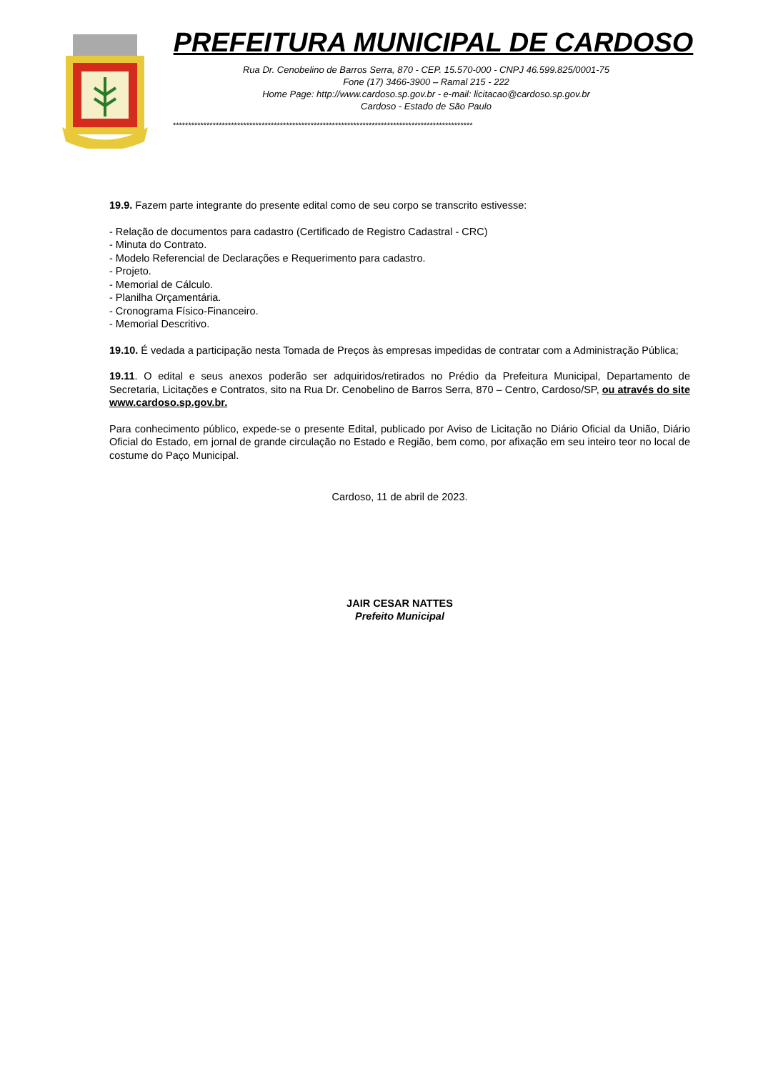PREFEITURA MUNICIPAL DE CARDOSO
Rua Dr. Cenobelino de Barros Serra, 870 - CEP. 15.570-000 - CNPJ 46.599.825/0001-75
Fone (17) 3466-3900 – Ramal 215 - 222
Home Page: http://www.cardoso.sp.gov.br - e-mail: licitacao@cardoso.sp.gov.br
Cardoso - Estado de São Paulo
**************************************************************************************************
19.9. Fazem parte integrante do presente edital como de seu corpo se transcrito estivesse:
- Relação de documentos para cadastro (Certificado de Registro Cadastral - CRC)
- Minuta do Contrato.
- Modelo Referencial de Declarações e Requerimento para cadastro.
- Projeto.
- Memorial de Cálculo.
- Planilha Orçamentária.
- Cronograma Físico-Financeiro.
- Memorial Descritivo.
19.10. É vedada a participação nesta Tomada de Preços às empresas impedidas de contratar com a Administração Pública;
19.11. O edital e seus anexos poderão ser adquiridos/retirados no Prédio da Prefeitura Municipal, Departamento de Secretaria, Licitações e Contratos, sito na Rua Dr. Cenobelino de Barros Serra, 870 – Centro, Cardoso/SP, ou através do site www.cardoso.sp.gov.br.
Para conhecimento público, expede-se o presente Edital, publicado por Aviso de Licitação no Diário Oficial da União, Diário Oficial do Estado, em jornal de grande circulação no Estado e Região, bem como, por afixação em seu inteiro teor no local de costume do Paço Municipal.
Cardoso, 11 de abril de 2023.
JAIR CESAR NATTES
Prefeito Municipal